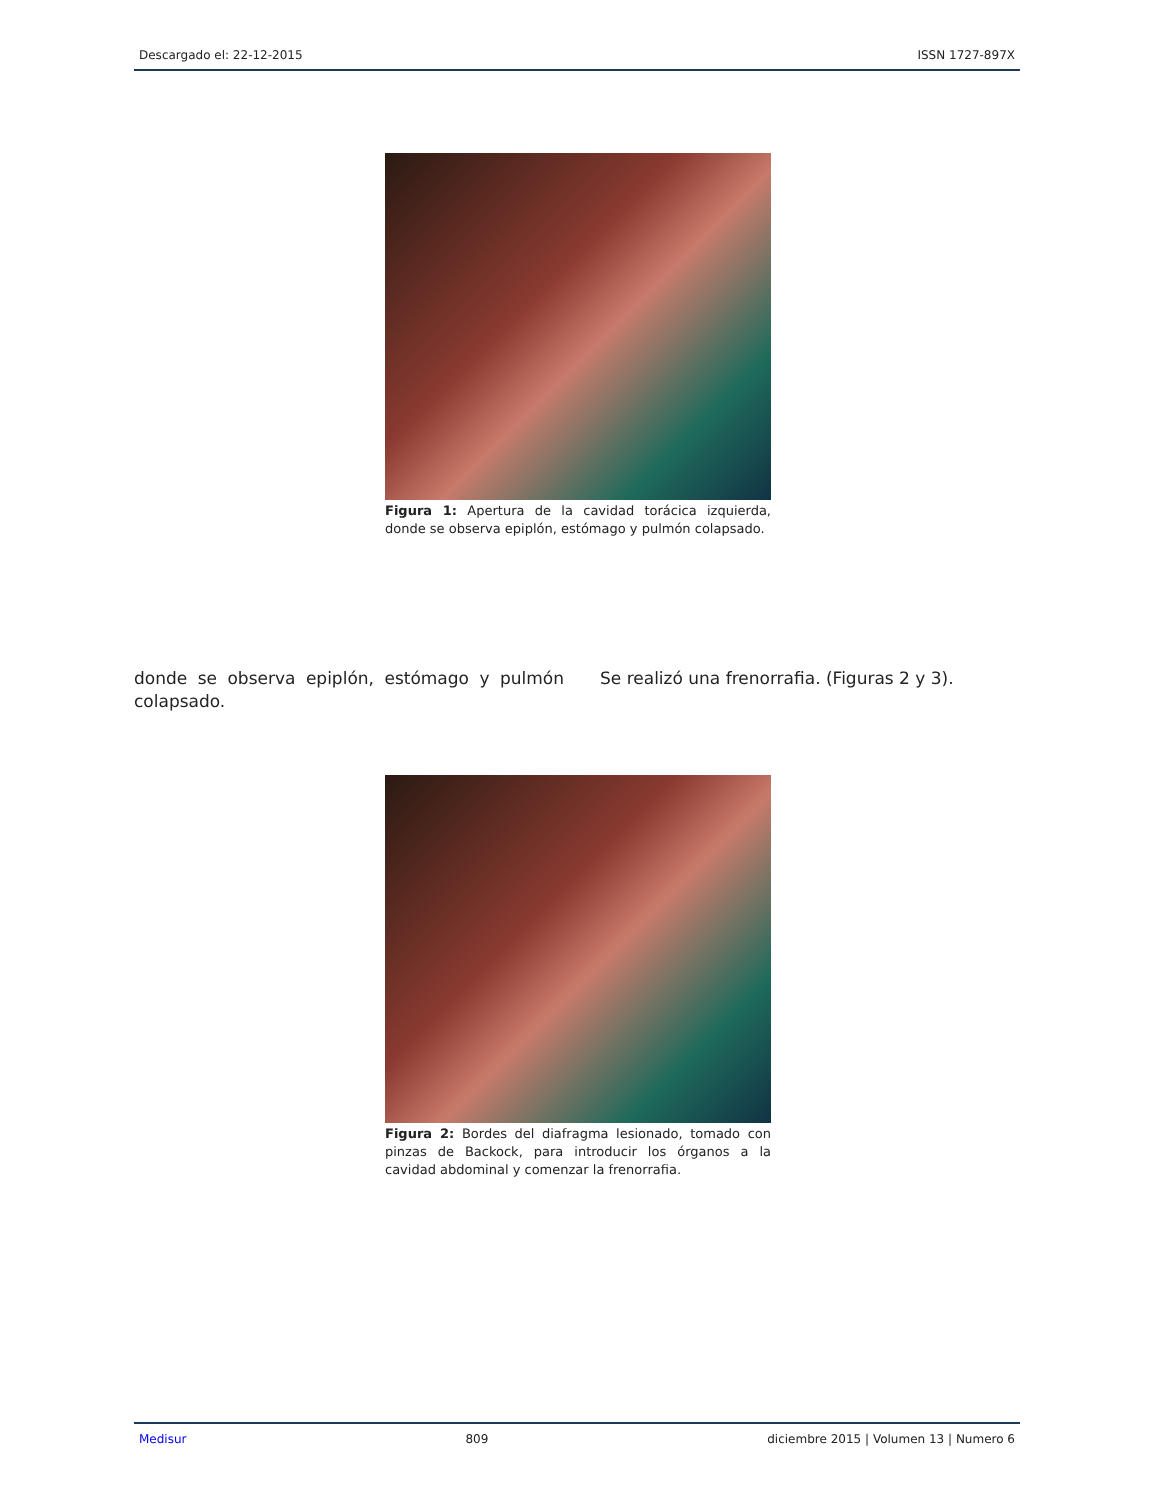Descargado el: 22-12-2015 ISSN 1727-897X
Figura 1: Apertura de la cavidad torácica izquierda, donde se observa epiplón, estómago y pulmón colapsado.
donde se observa epiplón, estómago y pulmón colapsado.
Se realizó una frenorrafia. (Figuras 2 y 3).
Figura 2: Bordes del diafragma lesionado, tomado con pinzas de Backock, para introducir los órganos a la cavidad abdominal y comenzar la frenorrafia.
Medisur 809 diciembre 2015 | Volumen 13 | Numero 6